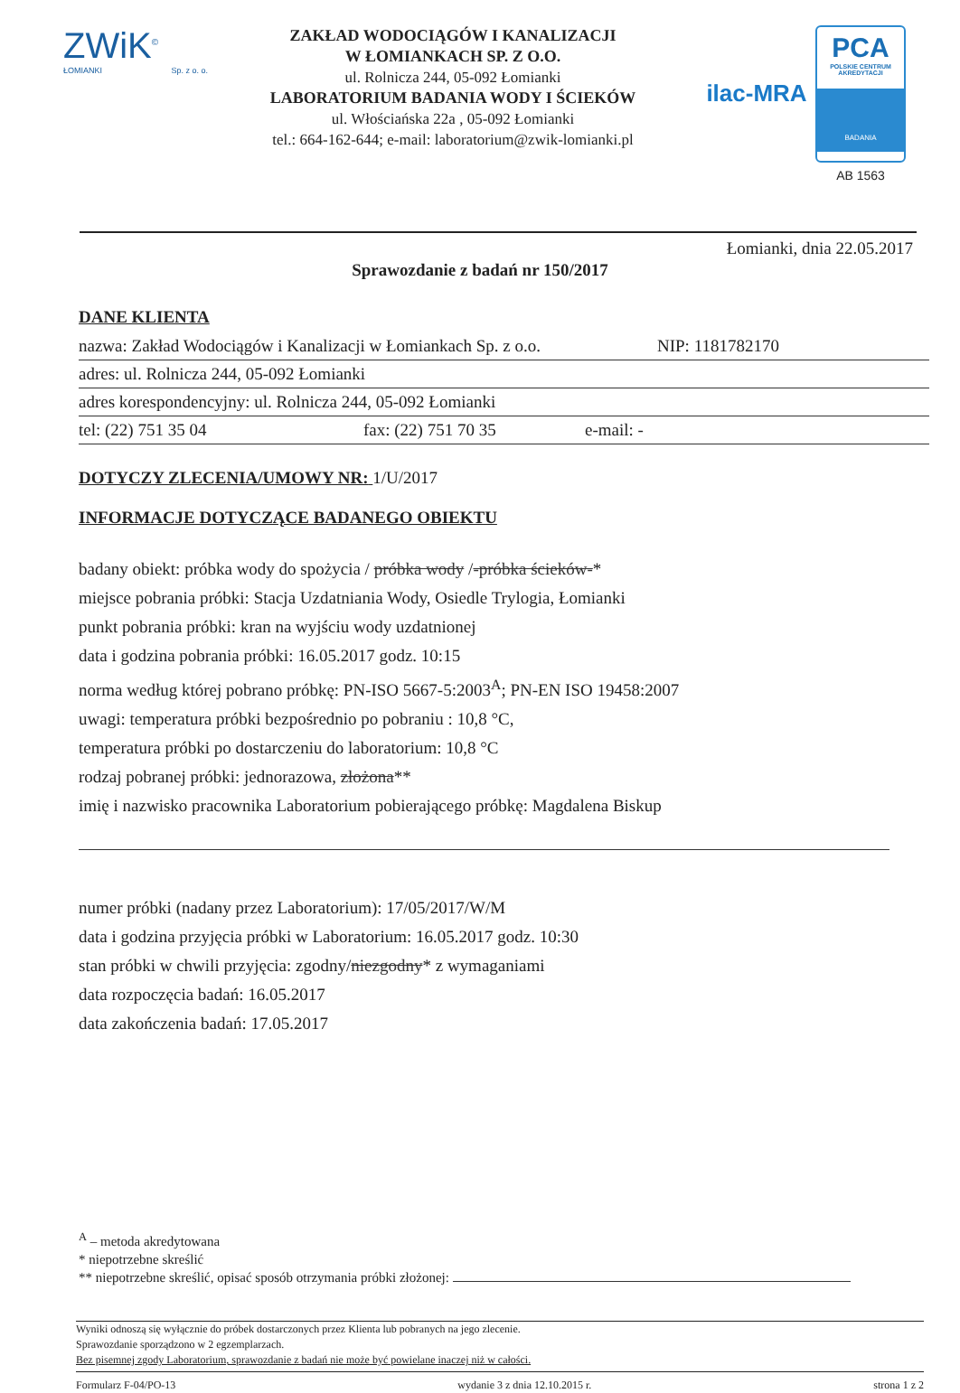ZWiK<sup>©</sup>
ŁOMIANKI Sp. z o. o.
ZAKŁAD WODOCIĄGÓW I KANALIZACJI
W ŁOMIANKACH SP. Z O.O.
ul. Rolnicza 244, 05-092 Łomianki
LABORATORIUM BADANIA WODY I ŚCIEKÓW
ul. Włościańska 22a , 05-092 Łomianki
tel.: 664-162-644; e-mail: laboratorium@zwik-lomianki.pl
ilac-MRA
PCA
POLSKIE CENTRUM AKREDYTACJI
BADANIA
AB 1563
Łomianki, dnia 22.05.2017
Sprawozdanie z badań nr 150/2017
DANE KLIENTA
nazwa: Zakład Wodociągów i Kanalizacji w Łomiankach Sp. z o.o. NIP: 1181782170
adres: ul. Rolnicza 244, 05-092 Łomianki
adres korespondencyjny: ul. Rolnicza 244, 05-092 Łomianki
tel: (22) 751 35 04 fax: (22) 751 70 35 e-mail: -
DOTYCZY ZLECENIA/UMOWY NR: 1/U/2017
INFORMACJE DOTYCZĄCE BADANEGO OBIEKTU
badany obiekt: próbka wody do spożycia / próbka wody /-próbka ścieków-*
miejsce pobrania próbki: Stacja Uzdatniania Wody, Osiedle Trylogia, Łomianki
punkt pobrania próbki: kran na wyjściu wody uzdatnionej
data i godzina pobrania próbki: 16.05.2017 godz. 10:15
norma według której pobrano próbkę: PN-ISO 5667-5:2003<sup>A</sup>; PN-EN ISO 19458:2007
uwagi: temperatura próbki bezpośrednio po pobraniu : 10,8 °C,
temperatura próbki po dostarczeniu do laboratorium: 10,8 °C
rodzaj pobranej próbki: jednorazowa, złożona**
imię i nazwisko pracownika Laboratorium pobierającego próbkę: Magdalena Biskup
numer próbki (nadany przez Laboratorium): 17/05/2017/W/M
data i godzina przyjęcia próbki w Laboratorium: 16.05.2017 godz. 10:30
stan próbki w chwili przyjęcia: zgodny/niezgodny* z wymaganiami
data rozpoczęcia badań: 16.05.2017
data zakończenia badań: 17.05.2017
<sup>A</sup> – metoda akredytowana
* niepotrzebne skreślić
** niepotrzebne skreślić, opisać sposób otrzymania próbki złożonej:
Wyniki odnoszą się wyłącznie do próbek dostarczonych przez Klienta lub pobranych na jego zlecenie.
Sprawozdanie sporządzono w 2 egzemplarzach.
Bez pisemnej zgody Laboratorium, sprawozdanie z badań nie może być powielane inaczej niż w całości.
Formularz F-04/PO-13 wydanie 3 z dnia 12.10.2015 r. strona 1 z 2